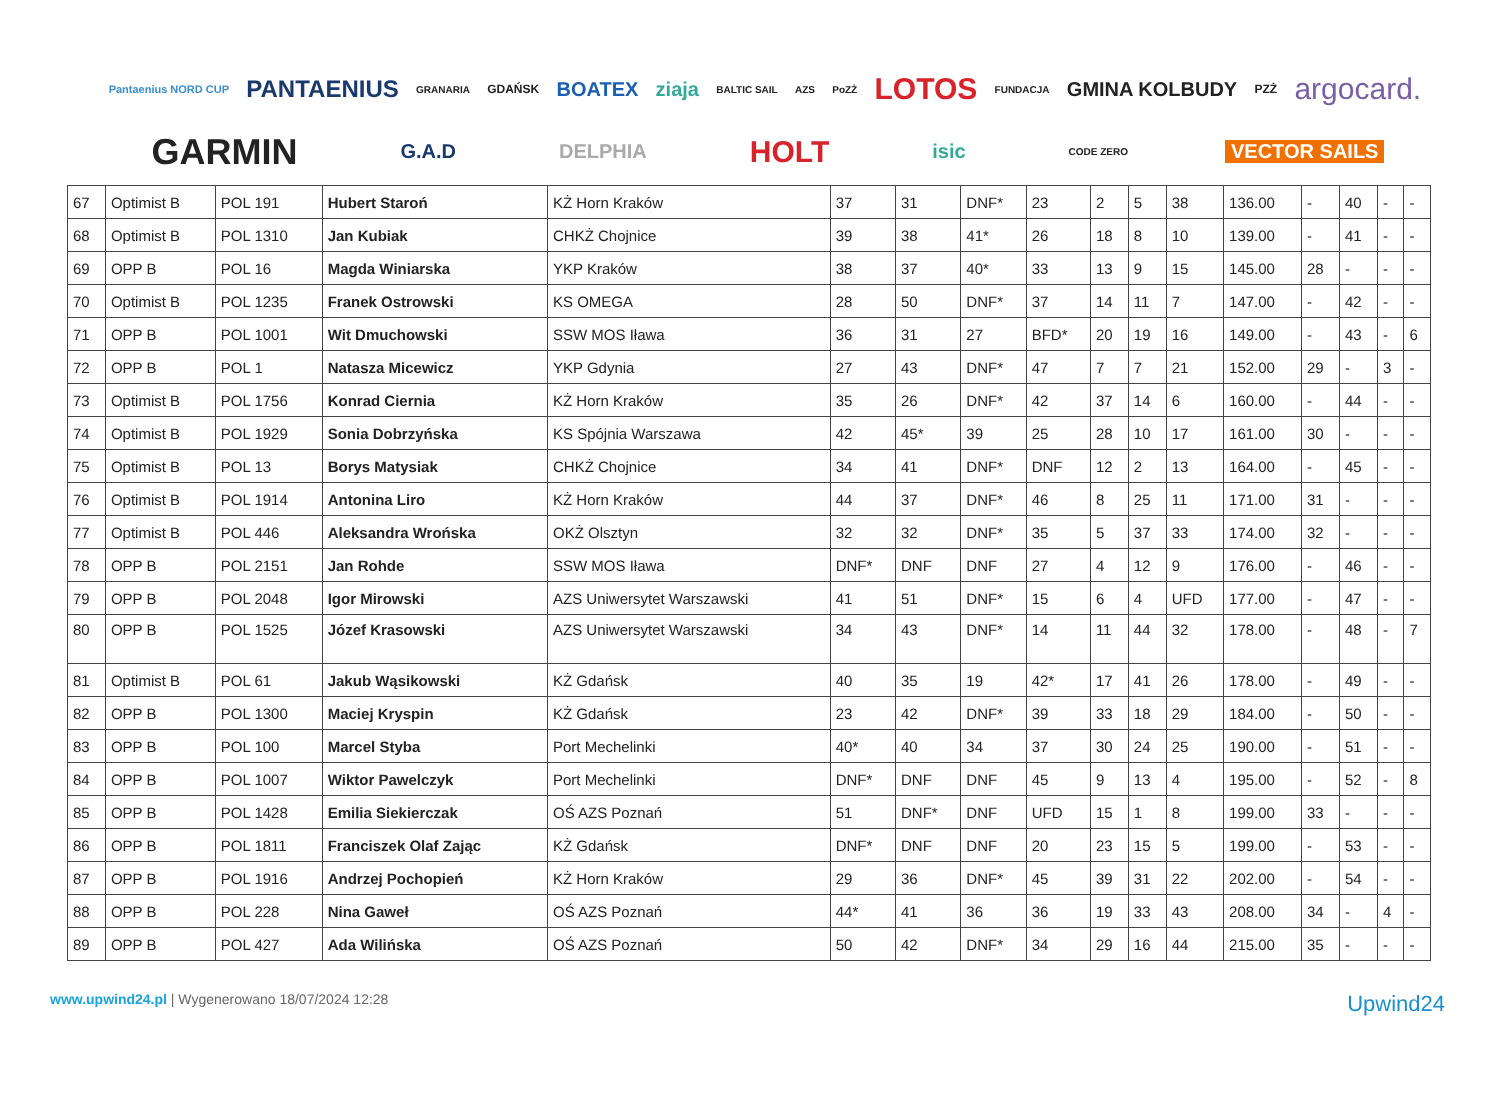Pantaenius NORD CUP PANTAENIUS GRANARIA GDAŃSK BOATEX ziaja BALTIC SAIL AZS PoZŻ LOTOS FUNDACJA GMINA KOLBUDY PZŻ argocard. GARMIN G.A.D DELPHIA HOLT isic CODE ZERO VECTOR SAILS
| 67 | Optimist B | POL 191 | Hubert Staroń | KŻ Horn Kraków | 37 | 31 | DNF* | 23 | 2 | 5 | 38 | 136.00 | - | 40 | - | - |
| 68 | Optimist B | POL 1310 | Jan Kubiak | CHKŻ Chojnice | 39 | 38 | 41* | 26 | 18 | 8 | 10 | 139.00 | - | 41 | - | - |
| 69 | OPP B | POL 16 | Magda Winiarska | YKP Kraków | 38 | 37 | 40* | 33 | 13 | 9 | 15 | 145.00 | 28 | - | - | - |
| 70 | Optimist B | POL 1235 | Franek Ostrowski | KS OMEGA | 28 | 50 | DNF* | 37 | 14 | 11 | 7 | 147.00 | - | 42 | - | - |
| 71 | OPP B | POL 1001 | Wit Dmuchowski | SSW MOS Iława | 36 | 31 | 27 | BFD* | 20 | 19 | 16 | 149.00 | - | 43 | - | 6 |
| 72 | OPP B | POL 1 | Natasza Micewicz | YKP Gdynia | 27 | 43 | DNF* | 47 | 7 | 7 | 21 | 152.00 | 29 | - | 3 | - |
| 73 | Optimist B | POL 1756 | Konrad Ciernia | KŻ Horn Kraków | 35 | 26 | DNF* | 42 | 37 | 14 | 6 | 160.00 | - | 44 | - | - |
| 74 | Optimist B | POL 1929 | Sonia Dobrzyńska | KS Spójnia Warszawa | 42 | 45* | 39 | 25 | 28 | 10 | 17 | 161.00 | 30 | - | - | - |
| 75 | Optimist B | POL 13 | Borys Matysiak | CHKŻ Chojnice | 34 | 41 | DNF* | DNF | 12 | 2 | 13 | 164.00 | - | 45 | - | - |
| 76 | Optimist B | POL 1914 | Antonina Liro | KŻ Horn Kraków | 44 | 37 | DNF* | 46 | 8 | 25 | 11 | 171.00 | 31 | - | - | - |
| 77 | Optimist B | POL 446 | Aleksandra Wrońska | OKŻ Olsztyn | 32 | 32 | DNF* | 35 | 5 | 37 | 33 | 174.00 | 32 | - | - | - |
| 78 | OPP B | POL 2151 | Jan Rohde | SSW MOS Iława | DNF* | DNF | DNF | 27 | 4 | 12 | 9 | 176.00 | - | 46 | - | - |
| 79 | OPP B | POL 2048 | Igor Mirowski | AZS Uniwersytet Warszawski | 41 | 51 | DNF* | 15 | 6 | 4 | UFD | 177.00 | - | 47 | - | - |
| 80 | OPP B | POL 1525 | Józef Krasowski | AZS Uniwersytet Warszawski | 34 | 43 | DNF* | 14 | 11 | 44 | 32 | 178.00 | - | 48 | - | 7 |
| 81 | Optimist B | POL 61 | Jakub Wąsikowski | KŻ Gdańsk | 40 | 35 | 19 | 42* | 17 | 41 | 26 | 178.00 | - | 49 | - | - |
| 82 | OPP B | POL 1300 | Maciej Kryspin | KŻ Gdańsk | 23 | 42 | DNF* | 39 | 33 | 18 | 29 | 184.00 | - | 50 | - | - |
| 83 | OPP B | POL 100 | Marcel Styba | Port Mechelinki | 40* | 40 | 34 | 37 | 30 | 24 | 25 | 190.00 | - | 51 | - | - |
| 84 | OPP B | POL 1007 | Wiktor Pawelczyk | Port Mechelinki | DNF* | DNF | DNF | 45 | 9 | 13 | 4 | 195.00 | - | 52 | - | 8 |
| 85 | OPP B | POL 1428 | Emilia Siekierczak | OŚ AZS Poznań | 51 | DNF* | DNF | UFD | 15 | 1 | 8 | 199.00 | 33 | - | - | - |
| 86 | OPP B | POL 1811 | Franciszek Olaf Zając | KŻ Gdańsk | DNF* | DNF | DNF | 20 | 23 | 15 | 5 | 199.00 | - | 53 | - | - |
| 87 | OPP B | POL 1916 | Andrzej Pochopień | KŻ Horn Kraków | 29 | 36 | DNF* | 45 | 39 | 31 | 22 | 202.00 | - | 54 | - | - |
| 88 | OPP B | POL 228 | Nina Gaweł | OŚ AZS Poznań | 44* | 41 | 36 | 36 | 19 | 33 | 43 | 208.00 | 34 | - | 4 | - |
| 89 | OPP B | POL 427 | Ada Wilińska | OŚ AZS Poznań | 50 | 42 | DNF* | 34 | 29 | 16 | 44 | 215.00 | 35 | - | - | - |
www.upwind24.pl | Wygenerowano 18/07/2024 12:28
Upwind24